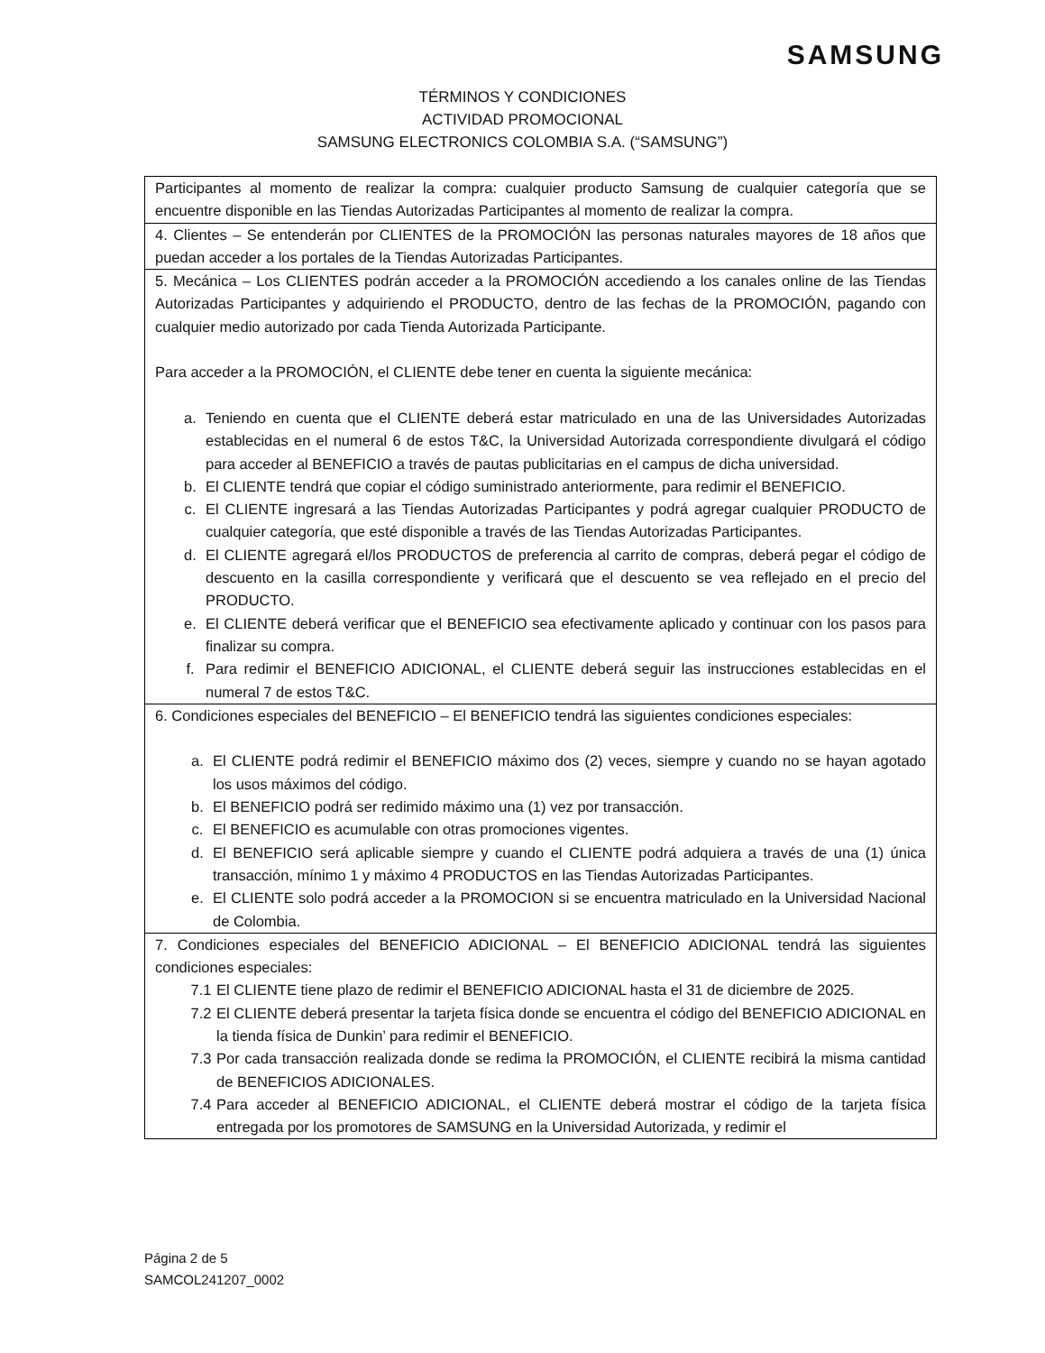SAMSUNG
TÉRMINOS Y CONDICIONES
ACTIVIDAD PROMOCIONAL
SAMSUNG ELECTRONICS COLOMBIA S.A. (“SAMSUNG”)
| Participantes al momento de realizar la compra: cualquier producto Samsung de cualquier categoría que se encuentre disponible en las Tiendas Autorizadas Participantes al momento de realizar la compra. |
| 4. Clientes – Se entenderán por CLIENTES de la PROMOCIÓN las personas naturales mayores de 18 años que puedan acceder a los portales de la Tiendas Autorizadas Participantes. |
| 5. Mecánica – Los CLIENTES podrán acceder a la PROMOCIÓN accediendo a los canales online de las Tiendas Autorizadas Participantes y adquiriendo el PRODUCTO, dentro de las fechas de la PROMOCIÓN, pagando con cualquier medio autorizado por cada Tienda Autorizada Participante. Para acceder a la PROMOCIÓN, el CLIENTE debe tener en cuenta la siguiente mecánica: a. Teniendo en cuenta que el CLIENTE deberá estar matriculado en una de las Universidades Autorizadas establecidas en el numeral 6 de estos T&C, la Universidad Autorizada correspondiente divulgará el código para acceder al BENEFICIO a través de pautas publicitarias en el campus de dicha universidad. b. El CLIENTE tendrá que copiar el código suministrado anteriormente, para redimir el BENEFICIO. c. El CLIENTE ingresará a las Tiendas Autorizadas Participantes y podrá agregar cualquier PRODUCTO de cualquier categoría, que esté disponible a través de las Tiendas Autorizadas Participantes. d. El CLIENTE agregará el/los PRODUCTOS de preferencia al carrito de compras, deberá pegar el código de descuento en la casilla correspondiente y verificará que el descuento se vea reflejado en el precio del PRODUCTO. e. El CLIENTE deberá verificar que el BENEFICIO sea efectivamente aplicado y continuar con los pasos para finalizar su compra. f. Para redimir el BENEFICIO ADICIONAL, el CLIENTE deberá seguir las instrucciones establecidas en el numeral 7 de estos T&C. |
| 6. Condiciones especiales del BENEFICIO – El BENEFICIO tendrá las siguientes condiciones especiales: a. El CLIENTE podrá redimir el BENEFICIO máximo dos (2) veces, siempre y cuando no se hayan agotado los usos máximos del código. b. El BENEFICIO podrá ser redimido máximo una (1) vez por transacción. c. El BENEFICIO es acumulable con otras promociones vigentes. d. El BENEFICIO será aplicable siempre y cuando el CLIENTE podrá adquiera a través de una (1) única transacción, mínimo 1 y máximo 4 PRODUCTOS en las Tiendas Autorizadas Participantes. e. El CLIENTE solo podrá acceder a la PROMOCION si se encuentra matriculado en la Universidad Nacional de Colombia. |
| 7. Condiciones especiales del BENEFICIO ADICIONAL – El BENEFICIO ADICIONAL tendrá las siguientes condiciones especiales: 7.1 El CLIENTE tiene plazo de redimir el BENEFICIO ADICIONAL hasta el 31 de diciembre de 2025. 7.2 El CLIENTE deberá presentar la tarjeta física donde se encuentra el código del BENEFICIO ADICIONAL en la tienda física de Dunkin’ para redimir el BENEFICIO. 7.3 Por cada transacción realizada donde se redima la PROMOCIÓN, el CLIENTE recibirá la misma cantidad de BENEFICIOS ADICIONALES. 7.4 Para acceder al BENEFICIO ADICIONAL, el CLIENTE deberá mostrar el código de la tarjeta física entregada por los promotores de SAMSUNG en la Universidad Autorizada, y redimir el |
Página 2 de 5
SAMCOL241207_0002